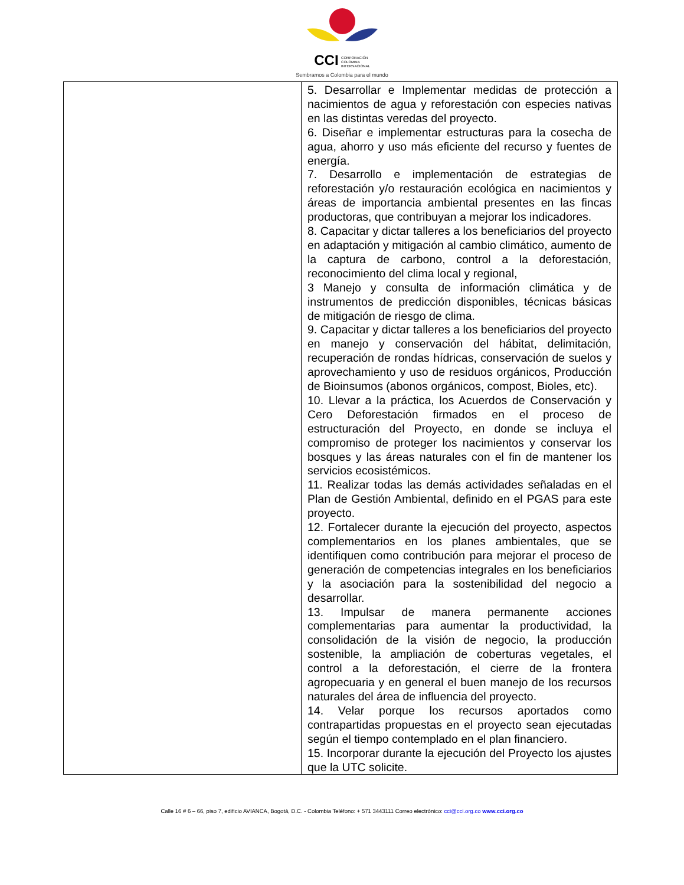CCI CORPORACIÓN
COLOMBIA
INTERNACIONAL
Sembramos a Colombia para el mundo
| | 5. Desarrollar e Implementar medidas de protección a nacimientos de agua y reforestación con especies nativas en las distintas veredas del proyecto. 6. Diseñar e implementar estructuras para la cosecha de agua, ahorro y uso más eficiente del recurso y fuentes de energía. 7. Desarrollo e implementación de estrategias de reforestación y/o restauración ecológica en nacimientos y áreas de importancia ambiental presentes en las fincas productoras, que contribuyan a mejorar los indicadores. 8. Capacitar y dictar talleres a los beneficiarios del proyecto en adaptación y mitigación al cambio climático, aumento de la captura de carbono, control a la deforestación, reconocimiento del clima local y regional, 3 Manejo y consulta de información climática y de instrumentos de predicción disponibles, técnicas básicas de mitigación de riesgo de clima. 9. Capacitar y dictar talleres a los beneficiarios del proyecto en manejo y conservación del hábitat, delimitación, recuperación de rondas hídricas, conservación de suelos y aprovechamiento y uso de residuos orgánicos, Producción de Bioinsumos (abonos orgánicos, compost, Bioles, etc). 10. Llevar a la práctica, los Acuerdos de Conservación y Cero Deforestación firmados en el proceso de estructuración del Proyecto, en donde se incluya el compromiso de proteger los nacimientos y conservar los bosques y las áreas naturales con el fin de mantener los servicios ecosistémicos. 11. Realizar todas las demás actividades señaladas en el Plan de Gestión Ambiental, definido en el PGAS para este proyecto. 12. Fortalecer durante la ejecución del proyecto, aspectos complementarios en los planes ambientales, que se identifiquen como contribución para mejorar el proceso de generación de competencias integrales en los beneficiarios y la asociación para la sostenibilidad del negocio a desarrollar. 13. Impulsar de manera permanente acciones complementarias para aumentar la productividad, la consolidación de la visión de negocio, la producción sostenible, la ampliación de coberturas vegetales, el control a la deforestación, el cierre de la frontera agropecuaria y en general el buen manejo de los recursos naturales del área de influencia del proyecto. 14. Velar porque los recursos aportados como contrapartidas propuestas en el proyecto sean ejecutadas según el tiempo contemplado en el plan financiero. 15. Incorporar durante la ejecución del Proyecto los ajustes que la UTC solicite. |
Calle 16 # 6 – 66, piso 7, edificio AVIANCA, Bogotá, D.C. - Colombia Teléfono: + 571 3443111 Correo electrónico: cci@cci.org.co www.cci.org.co